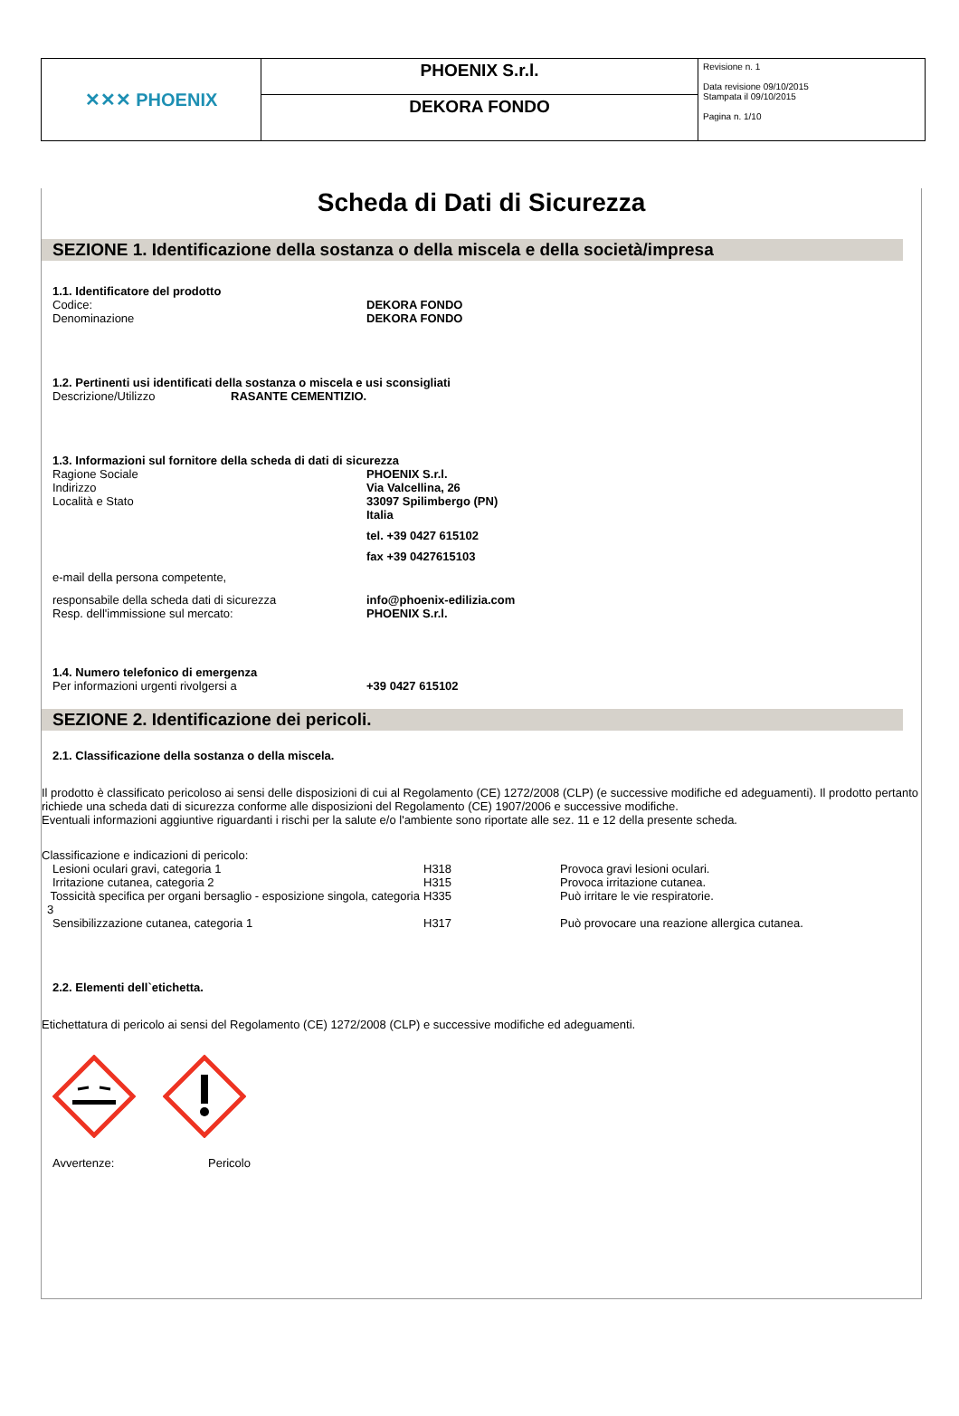| ✕✕✕ PHOENIX | PHOENIX S.r.l. | Revisione n. 1 Data revisione 09/10/2015 Stampata il 09/10/2015 Pagina n. 1/10 |
| | DEKORA FONDO | |
Scheda di Dati di Sicurezza
SEZIONE 1. Identificazione della sostanza o della miscela e della società/impresa
1.1. Identificatore del prodotto
Codice: DEKORA FONDO
Denominazione DEKORA FONDO
1.2. Pertinenti usi identificati della sostanza o miscela e usi sconsigliati
Descrizione/Utilizzo RASANTE CEMENTIZIO.
1.3. Informazioni sul fornitore della scheda di dati di sicurezza
Ragione Sociale PHOENIX S.r.l.
Indirizzo Via Valcellina, 26
Località e Stato 33097 Spilimbergo (PN)
Italia
tel. +39 0427 615102
fax +39 0427615103
e-mail della persona competente,
responsabile della scheda dati di sicurezza info@phoenix-edilizia.com
Resp. dell'immissione sul mercato: PHOENIX S.r.l.
1.4. Numero telefonico di emergenza
Per informazioni urgenti rivolgersi a +39 0427 615102
SEZIONE 2. Identificazione dei pericoli.
2.1. Classificazione della sostanza o della miscela.
Il prodotto è classificato pericoloso ai sensi delle disposizioni di cui al Regolamento (CE) 1272/2008 (CLP) (e successive modifiche ed adeguamenti). Il prodotto pertanto richiede una scheda dati di sicurezza conforme alle disposizioni del Regolamento (CE) 1907/2006 e successive modifiche.
Eventuali informazioni aggiuntive riguardanti i rischi per la salute e/o l'ambiente sono riportate alle sez. 11 e 12 della presente scheda.
Classificazione e indicazioni di pericolo:
| Lesioni oculari gravi, categoria 1 | H318 | Provoca gravi lesioni oculari. |
| Irritazione cutanea, categoria 2 | H315 | Provoca irritazione cutanea. |
| Tossicità specifica per organi bersaglio - esposizione singola, categoria 3 | H335 | Può irritare le vie respiratorie. |
| Sensibilizzazione cutanea, categoria 1 | H317 | Può provocare una reazione allergica cutanea. |
2.2. Elementi dell`etichetta.
Etichettatura di pericolo ai sensi del Regolamento (CE) 1272/2008 (CLP) e successive modifiche ed adeguamenti.
Avvertenze: Pericolo